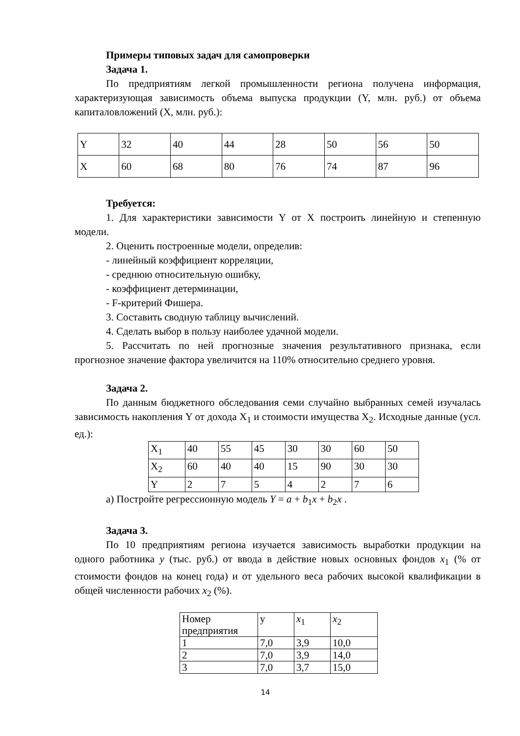Примеры типовых задач для самопроверки
Задача 1.
По предприятиям легкой промышленности региона получена информация, характеризующая зависимость объема выпуска продукции (Y, млн. руб.) от объема капиталовложений (X, млн. руб.):
| Y | 32 | 40 | 44 | 28 | 50 | 56 | 50 |
| X | 60 | 68 | 80 | 76 | 74 | 87 | 96 |
Требуется:
1. Для характеристики зависимости Y от X построить линейную и степенную модели.
2. Оценить построенные модели, определив:
- линейный коэффициент корреляции,
- среднюю относительную ошибку,
- коэффициент детерминации,
- F-критерий Фишера.
3. Составить сводную таблицу вычислений.
4. Сделать выбор в пользу наиболее удачной модели.
5. Рассчитать по ней прогнозные значения результативного признака, если прогнозное значение фактора увеличится на 110% относительно среднего уровня.
Задача 2.
По данным бюджетного обследования семи случайно выбранных семей изучалась зависимость накопления Y от дохода X<sub>1</sub> и стоимости имущества X<sub>2</sub>. Исходные данные (усл. ед.):
| X<sub>1</sub> | 40 | 55 | 45 | 30 | 30 | 60 | 50 |
| X<sub>2</sub> | 60 | 40 | 40 | 15 | 90 | 30 | 30 |
| Y | 2 | 7 | 5 | 4 | 2 | 7 | 6 |
а) Постройте регрессионную модель Y = a + b<sub>1</sub>x + b<sub>2</sub>x .
Задача 3.
По 10 предприятиям региона изучается зависимость выработки продукции на одного работника y (тыс. руб.) от ввода в действие новых основных фондов x<sub>1</sub> (% от стоимости фондов на конец года) и от удельного веса рабочих высокой квалификации в общей численности рабочих x<sub>2</sub> (%).
| Номер предприятия | y | x<sub>1</sub> | x<sub>2</sub> |
| 1 | 7,0 | 3,9 | 10,0 |
| 2 | 7,0 | 3,9 | 14,0 |
| 3 | 7,0 | 3,7 | 15,0 |
14